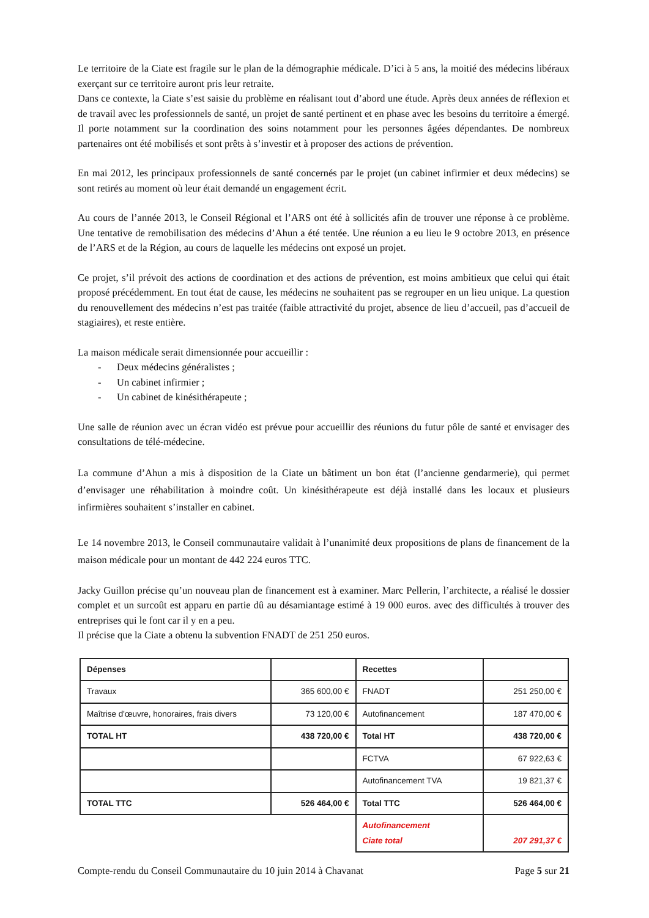Le territoire de la Ciate est fragile sur le plan de la démographie médicale. D’ici à 5 ans, la moitié des médecins libéraux exerçant sur ce territoire auront pris leur retraite.
Dans ce contexte, la Ciate s’est saisie du problème en réalisant tout d’abord une étude. Après deux années de réflexion et de travail avec les professionnels de santé, un projet de santé pertinent et en phase avec les besoins du territoire a émergé. Il porte notamment sur la coordination des soins notamment pour les personnes âgées dépendantes. De nombreux partenaires ont été mobilisés et sont prêts à s’investir et à proposer des actions de prévention.
En mai 2012, les principaux professionnels de santé concernés par le projet (un cabinet infirmier et deux médecins) se sont retirés au moment où leur était demandé un engagement écrit.
Au cours de l’année 2013, le Conseil Régional et l’ARS ont été à sollicités afin de trouver une réponse à ce problème. Une tentative de remobilisation des médecins d’Ahun a été tentée. Une réunion a eu lieu le 9 octobre 2013, en présence de l’ARS et de la Région, au cours de laquelle les médecins ont exposé un projet.
Ce projet, s’il prévoit des actions de coordination et des actions de prévention, est moins ambitieux que celui qui était proposé précédemment. En tout état de cause, les médecins ne souhaitent pas se regrouper en un lieu unique. La question du renouvellement des médecins n’est pas traitée (faible attractivité du projet, absence de lieu d’accueil, pas d’accueil de stagiaires), et reste entière.
La maison médicale serait dimensionnée pour accueillir :
- Deux médecins généralistes ;
- Un cabinet infirmier ;
- Un cabinet de kinésithérapeute ;
Une salle de réunion avec un écran vidéo est prévue pour accueillir des réunions du futur pôle de santé et envisager des consultations de télé-médecine.
La commune d’Ahun a mis à disposition de la Ciate un bâtiment un bon état (l’ancienne gendarmerie), qui permet d’envisager une réhabilitation à moindre coût. Un kinésithérapeute est déjà installé dans les locaux et plusieurs infirmières souhaitent s’installer en cabinet.
Le 14 novembre 2013, le Conseil communautaire validait à l’unanimité deux propositions de plans de financement de la maison médicale pour un montant de 442 224 euros TTC.
Jacky Guillon précise qu’un nouveau plan de financement est à examiner. Marc Pellerin, l’architecte, a réalisé le dossier complet et un surcoût est apparu en partie dû au désamiantage estimé à 19 000 euros. avec des difficultés à trouver des entreprises qui le font car il y en a peu.
Il précise que la Ciate a obtenu la subvention FNADT de 251 250 euros.
| Dépenses | | Recettes | |
| Travaux | 365 600,00 € | FNADT | 251 250,00 € |
| Maîtrise d'œuvre, honoraires, frais divers | 73 120,00 € | Autofinancement | 187 470,00 € |
| TOTAL HT | 438 720,00 € | Total HT | 438 720,00 € |
| | | FCTVA | 67 922,63 € |
| | | Autofinancement TVA | 19 821,37 € |
| TOTAL TTC | 526 464,00 € | Total TTC | 526 464,00 € |
| | | Autofinancement Ciate total | 207 291,37 € |
Compte-rendu du Conseil Communautaire du 10 juin 2014 à Chavanat Page 5 sur 21